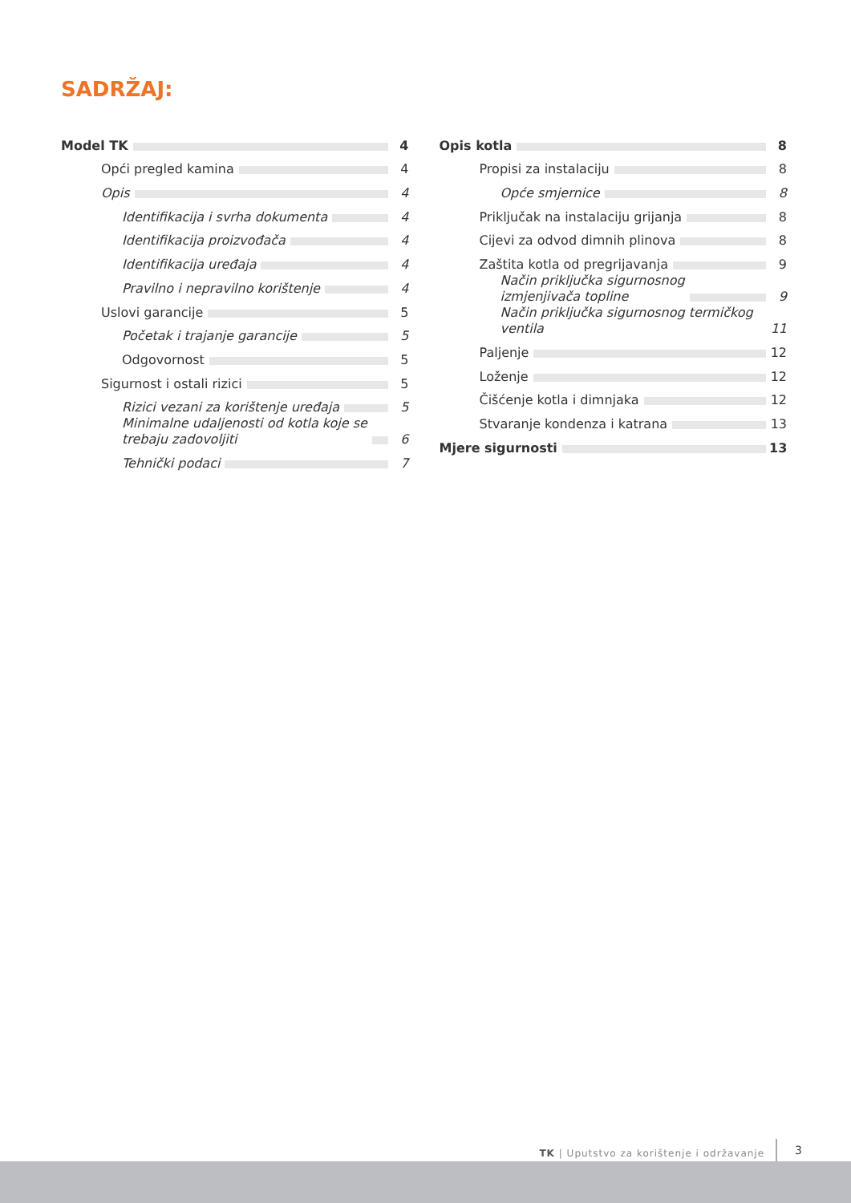SADRŽAJ:
Model TK 4
Opći pregled kamina 4
Opis 4
Identifikacija i svrha dokumenta 4
Identifikacija proizvođača 4
Identifikacija uređaja 4
Pravilno i nepravilno korištenje 4
Uslovi garancije 5
Početak i trajanje garancije 5
Odgovornost 5
Sigurnost i ostali rizici 5
Rizici vezani za korištenje uređaja 5
Minimalne udaljenosti od kotla koje se
trebaju zadovoljiti 6
Tehnički podaci 7
Opis kotla 8
Propisi za instalaciju 8
Opće smjernice 8
Priključak na instalaciju grijanja 8
Cijevi za odvod dimnih plinova 8
Zaštita kotla od pregrijavanja 9
Način priključka sigurnosnog
izmjenjivača topline 9
Način priključka sigurnosnog termičkog ventila 11
Paljenje 12
Loženje 12
Čišćenje kotla i dimnjaka 12
Stvaranje kondenza i katrana 13
Mjere sigurnosti 13
TK | Uputstvo za korištenje i održavanje 3